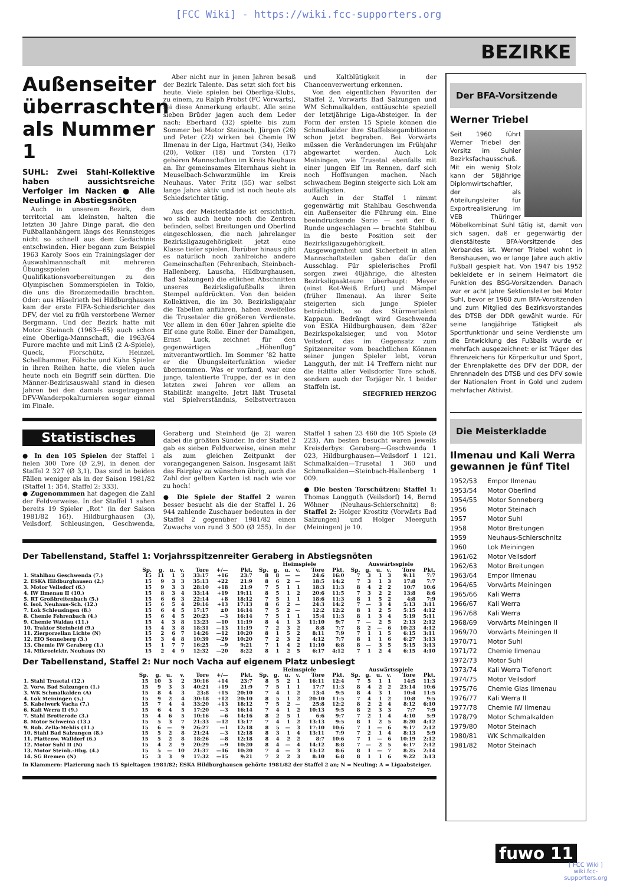[FCC Wiki] - https://wiki.fcc-supporters.org
BEZIRKE
Außenseiter überraschten als Nummer 1
SUHL: Zwei Stahl-Kollektive haben aussichtsreiche Verfolger im Nacken ● Alle Neulinge in Abstiegsnöten
Auch in unserem Bezirk, dem territorial am kleinsten, halten die letzten 30 Jahre Dinge parat, die den Fußballanhängern längs des Rennsteiges nicht so schnell aus dem Gedächtnis entschwinden. Hier begann zum Beispiel 1963 Karoly Soos ein Trainingslager der Auswahlmannschaft mit mehreren Übungsspielen die Qualifikationsvorbereitungen zu den Olympischen Sommerspielen in Tokio, die uns die Bronzemedaille brachten. Oder: aus Häselrieth bei Hildburghausen kam der erste FIFA-Schiedsrichter des DFV, der viel zu früh verstorbene Werner Bergmann. Und der Bezirk hatte mit Motor Steinach (1963—65) auch schon eine Oberliga-Mannschaft, die 1963/64 Furore machte und mit Linß (2 A-Spiele), Queck, Florschütz, Heinzel, Schellhammer, Fölsche und Kühn Spieler in ihren Reihen hatte, die vielen auch heute noch ein Begriff sein dürften. Die Männer-Bezirksauswahl stand in diesen Jahren bei den damals ausgetragenen DFV-Wanderpokalturnieren sogar einmal im Finale.
Aber nicht nur in jenen Jahren besaß der Bezirk Talente. Das setzt sich fort bis heute. Viele spielen bei Oberliga-Klubs, zu einem, zu Ralph Probst (FC Vorwärts), sei diese Anmerkung erlaubt. Alle seine sieben Brüder jagen auch dem Leder nach: Eberhard (32) spielte bis zum Sommer bei Motor Steinach, Jürgen (26) und Peter (22) wirken bei Chemie IW Ilmenau in der Liga, Hartmut (34), Heiko (20), Volker (18) und Torsten (17) gehören Mannschaften im Kreis Neuhaus an. Ihr gemeinsames Elternhaus sieht in Meuselbach-Schwarzmühle im Kreis Neuhaus. Vater Fritz (55) war selbst lange Jahre aktiv und ist noch heute als Schiedsrichter tätig.
Aus der Meisterkladde ist ersichtlich, wo sich auch heute noch die Zentren befinden, selbst Breitungen und Oberlind eingeschlossen, die nach jahrelanger Bezirksligazugehörigkeit jetzt eine Klasse tiefer spielen. Darüber hinaus gibt es natürlich noch zahlreiche andere Gemeinschaften (Fehrenbach, Steinbach-Hallenberg, Lauscha, Hildburghausen, Bad Salzungen) die etlichen Abschnitten unseres Bezirksligafußballs ihren Stempel aufdrückten. Von den beiden Kollektiven, die im 30. Bezirksligajahr die Tabellen anführen, haben zweifellos die Trusetaler die größeren Verdienste. Vor allem in den 60er Jahren spielte die Elf eine gute Rolle. Einer der Damaligen, Ernst Luck, zeichnet für den gegenwärtigen „Höhenflug“ mitverantwortlich. Im Sommer ’82 hatte er die Übungsleiterfunktion wieder übernommen. Was er vorfand, war eine junge, talentierte Truppe, der es in den letzten zwei Jahren vor allem an Stabilität mangelte. Jetzt läßt Trusetal viel Spielverständnis, Selbstvertrauen und Kaltblütigkeit in der Chancenverwertung erkennen.
Von den eigentlichen Favoriten der Staffel 2, Vorwärts Bad Salzungen und WM Schmalkalden, enttäuschte speziell der letztjährige Liga-Absteiger. In der Form der ersten 15 Spiele können die Schmalkalder ihre Staffelsiegambitionen schon jetzt begraben. Bei Vorwärts müssen die Veränderungen im Frühjahr abgewartet werden. Auch Lok Meiningen, wie Trusetal ebenfalls mit einer jungen Elf im Rennen, darf sich noch Hoffnungen machen. Nach schwachem Beginn steigerte sich Lok am auffälligsten.
Auch in der Staffel 1 nimmt gegenwärtig mit Stahlbau Geschwenda ein Außenseiter die Führung ein. Eine beeindruckende Serie — seit der 6. Runde ungeschlagen — brachte Stahlbau in die beste Position seit der Bezirksligazugehörigkeit. Ausgewogenheit und Sicherheit in allen Mannschaftsteilen gaben dafür den Ausschlag. Für spielerisches Profil sorgen zwei 40jährige, die ältesten Bezirksligaakteure überhaupt: Meyer (einst Rot-Weiß Erfurt) und Mämpel (früher Ilmenau). An ihrer Seite steigerten sich junge Spieler beträchtlich, so das Stürmertalent Kappaun. Bedrängt wird Geschwenda von ESKA Hildburghausen, dem ’82er Bezirkspokalsieger, und von Motor Veilsdorf, das im Gegensatz zum Spitzenreiter vom beachtlichen Können seiner jungen Spieler lebt, voran Langguth, der mit 14 Treffern nicht nur die Hälfte aller Veilsdorfer Tore schoß, sondern auch der Torjäger Nr. 1 beider Staffeln ist.
SIEGFRIED HERZOG
Statistisches
● In den 105 Spielen der Staffel 1 fielen 300 Tore (Ø 2,9), in denen der Staffel 2 327 (Ø 3,1). Das sind in beiden Fällen weniger als in der Saison 1981/82 (Staffel 1: 354, Staffel 2: 333).
● Zugenommmen hat dagegen die Zahl der Feldverweise. In der Staffel 1 sahen bereits 19 Spieler „Rot“ (in der Saison 1981/82 16!). Hildburghausen (3), Veilsdorf, Schleusingen, Geschwenda, Geraberg und Steinheid (je 2) waren dabei die größten Sünder. In der Staffel 2 gab es sieben Feldverweise, einen mehr als zum gleichen Zeitpunkt der vorangegangenen Saison. Insgesamt läßt das Fairplay zu wünschen übrig, auch die Zahl der gelben Karten ist nach wie vor zu hoch!
● Die Spiele der Staffel 2 waren besser besucht als die der Staffel 1. 26 944 zahlende Zuschauer bedeuten in der Staffel 2 gegenüber 1981/82 einen Zuwachs von rund 3 500 (Ø 255). In der Staffel 1 sahen 23 460 die 105 Spiele (Ø 223). Am besten besucht waren jeweils Kreisderbys: Geraberg—Geschwenda 1 023, Hildburghausen—Veilsdorf 1 121, Schmalkalden—Trusetal 1 360 und Schmalkalden—Steinbach-Hallenberg 1 009.
● Die besten Torschützen: Staffel 1: Thomas Langguth (Veilsdorf) 14, Bernd Wöhner (Neuhaus-Schierschnitz) 8; Staffel 2: Holger Krostitz (Vorwärts Bad Salzungen) und Holger Meerguth (Meiningen) je 10.
Der Tabellenstand, Staffel 1: Vorjahrsspitzenreiter Geraberg in Abstiegsnöten
| | | | | | | | | Heimspiele | | | | | | Auswärtsspiele | | | | | |
| --- | --- | --- | --- | --- | --- | --- | --- | --- | --- | --- | --- | --- | --- | --- | --- | --- | --- | --- | --- |
| | Sp. | g. | u. | v. | Tore | +/— | Pkt. | Sp. | g. | u. | v. | Tore | Pkt. | Sp. | g. | u. | v. | Tore | Pkt. |
| 1. Stahlbau Geschwenda (7.) | 15 | 11 | 1 | 3 | 33:17 | +16 | 23:7 | 8 | 8 | — | — | 24:6 | 16:0 | 7 | 3 | 1 | 3 | 9:11 | 7:7 |
| 2. ESKA Hildburghausen (2.) | 15 | 9 | 3 | 3 | 35:13 | +22 | 21:9 | 8 | 6 | 2 | — | 18:5 | 14:2 | 7 | 3 | 1 | 3 | 17:8 | 7:7 |
| 3. Motor Veilsdorf (6.) | 15 | 9 | 3 | 3 | 28:10 | +18 | 21:9 | 7 | 5 | 1 | 1 | 18:3 | 11:3 | 8 | 4 | 2 | 2 | 10:7 | 10:6 |
| 4. IW Ilmenau II (10.) | 15 | 8 | 3 | 4 | 33:14 | +19 | 19:11 | 8 | 5 | 1 | 2 | 20:6 | 11:5 | 7 | 3 | 2 | 2 | 13:8 | 8:6 |
| 5. RT Großbreitenbach (5.) | 15 | 6 | 6 | 3 | 22:14 | +8 | 18:12 | 7 | 5 | 1 | 1 | 18:6 | 11:3 | 8 | 1 | 5 | 2 | 4:8 | 7:9 |
| 6. Isol. Neuhaus-Sch. (12.) | 15 | 6 | 5 | 4 | 29:16 | +13 | 17:13 | 8 | 6 | 2 | — | 24:3 | 14:2 | 7 | — | 3 | 4 | 5:13 | 3:11 |
| 7. Lok Schleusingen (8.) | 15 | 6 | 4 | 5 | 17:17 | ±0 | 16:14 | 7 | 5 | 2 | — | 12:2 | 12:2 | 8 | 1 | 2 | 5 | 5:15 | 4:12 |
| 8. Chemie Fehrenbach (4.) | 15 | 6 | 4 | 5 | 20:23 | —3 | 16:14 | 7 | 5 | 1 | 1 | 15:4 | 11:3 | 8 | 1 | 3 | 4 | 5:19 | 5:11 |
| 9. Chemie Waldau (11.) | 15 | 4 | 3 | 8 | 13:23 | —10 | 11:19 | 8 | 4 | 1 | 3 | 11:10 | 9:7 | 7 | — | 2 | 5 | 2:13 | 2:12 |
| 10. Traktor Steinheid (9.) | 15 | 4 | 3 | 8 | 18:31 | —13 | 11:19 | 7 | 2 | 3 | 2 | 8:8 | 7:7 | 8 | 2 | — | 6 | 10:23 | 4:12 |
| 11. Zierporzellan Lichte (N) | 15 | 2 | 6 | 7 | 14:26 | —12 | 10:20 | 8 | 1 | 5 | 2 | 8:11 | 7:9 | 7 | 1 | 1 | 5 | 6:15 | 3:11 |
| 12. EIO Sonneberg (3.) | 15 | 3 | 4 | 8 | 10:39 | —29 | 10:20 | 7 | 2 | 3 | 2 | 4:12 | 7:7 | 8 | 1 | 1 | 6 | 6:27 | 3:13 |
| 13. Chemie IW Geraberg (1.) | 15 | 1 | 7 | 7 | 16:25 | —9 | 9:21 | 7 | 1 | 4 | 2 | 11:10 | 6:8 | 8 | — | 3 | 5 | 5:15 | 3:13 |
| 14. Mikroelektr. Neuhaus (N) | 15 | 2 | 4 | 9 | 12:32 | —20 | 8:22 | 8 | 1 | 2 | 5 | 6:17 | 4:12 | 7 | 1 | 2 | 4 | 6:15 | 4:10 |
Der Tabellenstand, Staffel 2: Nur noch Vacha auf eigenem Platz unbesiegt
| | | | | | | | | Heimspiele | | | | | | Auswärtsspiele | | | | | |
| --- | --- | --- | --- | --- | --- | --- | --- | --- | --- | --- | --- | --- | --- | --- | --- | --- | --- | --- | --- |
| | Sp. | g. | u. | v. | Tore | +/— | Pkt. | Sp. | g. | u. | v. | Tore | Pkt. | Sp. | g. | u. | v. | Tore | Pkt. |
| 1. Stahl Trusetal (12.) | 15 | 10 | 3 | 2 | 30:16 | +14 | 23:7 | 8 | 5 | 2 | 1 | 16:11 | 12:4 | 7 | 5 | 1 | 1 | 14:5 | 11:3 |
| 2. Vorw. Bad Salzungen (1.) | 15 | 9 | 3 | 3 | 40:21 | +19 | 21:9 | 7 | 5 | 1 | 1 | 17:7 | 11:3 | 8 | 4 | 2 | 2 | 23:14 | 10:6 |
| 3. WK Schmalkalden (A) | 15 | 8 | 4 | 3 | 23:8 | +15 | 20:10 | 7 | 4 | 1 | 2 | 13:4 | 9:5 | 8 | 4 | 3 | 1 | 10:4 | 11:5 |
| 4. Lok Meiningen (5.) | 15 | 9 | 2 | 4 | 30:18 | +12 | 20:10 | 8 | 5 | 1 | 2 | 20:10 | 11:5 | 7 | 4 | 1 | 2 | 10:8 | 9:5 |
| 5. Kabelwerk Vacha (7.) | 15 | 7 | 4 | 4 | 33:20 | +13 | 18:12 | 7 | 5 | 2 | — | 25:8 | 12:2 | 8 | 2 | 2 | 4 | 8:12 | 6:10 |
| 6. Kali Werra II (9.) | 15 | 6 | 4 | 5 | 17:20 | —3 | 16:14 | 7 | 4 | 1 | 2 | 10:13 | 9:5 | 8 | 2 | 3 | 3 | 7:7 | 7:9 |
| 7. Stahl Brotterode (3.) | 15 | 4 | 6 | 5 | 10:16 | —6 | 14:16 | 8 | 2 | 5 | 1 | 6:6 | 9:7 | 7 | 2 | 1 | 4 | 4:10 | 5:9 |
| 8. Motor Schweina (13.) | 15 | 5 | 3 | 7 | 21:33 | —12 | 13:17 | 7 | 4 | 1 | 2 | 13:13 | 9:5 | 8 | 1 | 2 | 5 | 8:20 | 4:12 |
| 9. Rob. Zella-Mehlis (11.) | 15 | 6 | — | 9 | 26:27 | —1 | 12:18 | 8 | 5 | — | 3 | 17:10 | 10:6 | 7 | 1 | — | 6 | 9:17 | 2:12 |
| 10. Stahl Bad Salzungen (8.) | 15 | 5 | 2 | 8 | 21:24 | —3 | 12:18 | 8 | 3 | 1 | 4 | 13:11 | 7:9 | 7 | 2 | 1 | 4 | 8:13 | 5:9 |
| 11. Plattenw. Walldorf (6.) | 15 | 5 | 2 | 8 | 18:26 | —8 | 12:18 | 8 | 4 | 2 | 2 | 8:7 | 10:6 | 7 | 1 | — | 6 | 10:19 | 2:12 |
| 12. Motor Suhl II (N) | 15 | 4 | 2 | 9 | 20:29 | —9 | 10:20 | 8 | 4 | — | 4 | 14:12 | 8:8 | 7 | — | 2 | 5 | 6:17 | 2:12 |
| 13. Motor Steinb.-Hbg. (4.) | 15 | 5 | — | 10 | 21:37 | —16 | 10:20 | 7 | 4 | — | 3 | 13:12 | 8:6 | 8 | 1 | — | 7 | 8:25 | 2:14 |
| 14. SG Bremen (N) | 15 | 3 | 3 | 9 | 17:32 | —15 | 9:21 | 7 | 2 | 2 | 3 | 8:10 | 6:8 | 8 | 1 | 1 | 6 | 9:22 | 3:13 |
In Klammern: Plazierung nach 15 Spieltagen 1981/82; ESKA Hildburghausen gehörte 1981/82 der Staffel 2 an; N = Neuling; A = Ligaabsteiger.
Der BFA-Vorsitzende
Werner Triebel
Seit 1960 führt Werner Triebel den Vorsitz im Suhler Bezirksfachausschuß. Mit ein wenig Stolz kann der 58jährige Diplomwirtschaftler, der als Abteilungsleiter für Exportrealisierung im VEB Thüringer Möbelkombinat Suhl tätig ist, damit von sich sagen, daß er gegenwärtig der dienstälteste BFA-Vorsitzende des Verbandes ist. Werner Triebel wohnt in Benshausen, wo er lange Jahre auch aktiv Fußball gespielt hat. Von 1947 bis 1952 bekleidete er in seinem Heimatort die Funktion des BSG-Vorsitzenden. Danach war er acht Jahre Sektionsleiter bei Motor Suhl, bevor er 1960 zum BFA-Vorsitzenden und zum Mitglied des Bezirksvorstandes des DTSB der DDR gewählt wurde. Für seine langjährige Tätigkeit als Sportfunktionär und seine Verdienste um die Entwicklung des Fußballs wurde er mehrfach ausgezeichnet: er ist Träger des Ehrenzeichens für Körperkultur und Sport, der Ehrenplakette des DFV der DDR, der Ehrennadeln des DTSB und des DFV sowie der Nationalen Front in Gold und zudem mehrfacher Aktivist.
Die Meisterkladde
Ilmenau und Kali Werra gewannen je fünf Titel
| 1952/53 | Empor Ilmenau |
| 1953/54 | Motor Oberlind |
| 1954/55 | Motor Sonneberg |
| 1956 | Motor Steinach |
| 1957 | Motor Suhl |
| 1958 | Motor Breitungen |
| 1959 | Neuhaus-Schierschnitz |
| 1960 | Lok Meiningen |
| 1961/62 | Motor Veilsdorf |
| 1962/63 | Motor Breitungen |
| 1963/64 | Empor Ilmenau |
| 1964/65 | Vorwärts Meiningen |
| 1965/66 | Kali Werra |
| 1966/67 | Kali Werra |
| 1967/68 | Kali Werra |
| 1968/69 | Vorwärts Meiningen II |
| 1969/70 | Vorwärts Meiningen II |
| 1970/71 | Motor Suhl |
| 1971/72 | Chemie Ilmenau |
| 1972/73 | Motor Suhl |
| 1973/74 | Kali Werra Tiefenort |
| 1974/75 | Motor Veilsdorf |
| 1975/76 | Chemie Glas Ilmenau |
| 1976/77 | Kali Werra II |
| 1977/78 | Chemie IW Ilmenau |
| 1978/79 | Motor Schmalkalden |
| 1979/80 | Motor Steinach |
| 1980/81 | WK Schmalkalden |
| 1981/82 | Motor Steinach |
fuwo 11
[ FCC Wiki ]
wiki.fcc-supporters.org